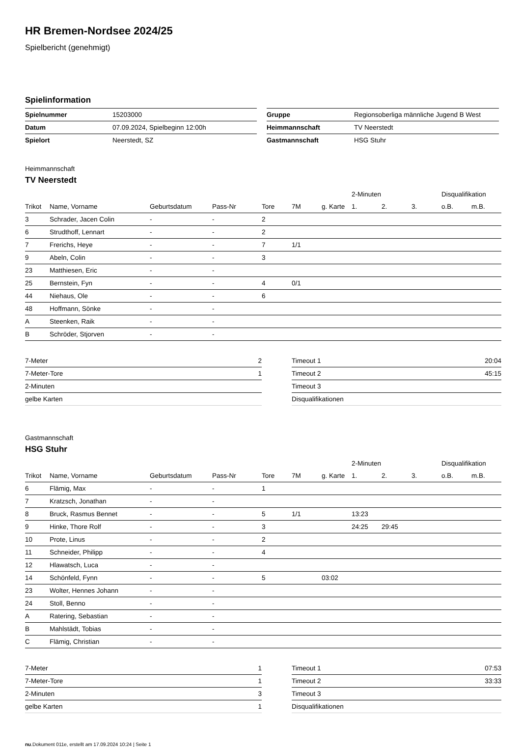HR Bremen-Nordsee 2024/25
Spielbericht (genehmigt)
Spielinformation
| Spielnummer | 15203000 |
| Datum | 07.09.2024, Spielbeginn 12:00h |
| Spielort | Neerstedt, SZ |
| Gruppe | Regionsoberliga männliche Jugend B West |
| Heimmannschaft | TV Neerstedt |
| Gastmannschaft | HSG Stuhr |
Heimmannschaft
TV Neerstedt
| | | | | | | | 2-Minuten | | | Disqualifikation | |
| --- | --- | --- | --- | --- | --- | --- | --- | --- | --- | --- | --- |
| Trikot | Name, Vorname | Geburtsdatum | Pass-Nr | Tore | 7M | g. Karte | 1. | 2. | 3. | o.B. | m.B. |
| 3 | Schrader, Jacen Colin | - | - | 2 | | | | | | | |
| 6 | Strudthoff, Lennart | - | - | 2 | | | | | | | |
| 7 | Frerichs, Heye | - | - | 7 | 1/1 | | | | | | |
| 9 | Abeln, Colin | - | - | 3 | | | | | | | |
| 23 | Matthiesen, Eric | - | - | | | | | | | | |
| 25 | Bernstein, Fyn | - | - | 4 | 0/1 | | | | | | |
| 44 | Niehaus, Ole | - | - | 6 | | | | | | | |
| 48 | Hoffmann, Sönke | - | - | | | | | | | | |
| A | Steenken, Raik | - | - | | | | | | | | |
| B | Schröder, Stjorven | - | - | | | | | | | | |
| 7-Meter | 2 |
| 7-Meter-Tore | 1 |
| 2-Minuten | |
| gelbe Karten | |
| Timeout 1 | 20:04 |
| Timeout 2 | 45:15 |
| Timeout 3 | |
| Disqualifikationen | |
Gastmannschaft
HSG Stuhr
| | | | | | | | 2-Minuten | | | Disqualifikation | |
| --- | --- | --- | --- | --- | --- | --- | --- | --- | --- | --- | --- |
| Trikot | Name, Vorname | Geburtsdatum | Pass-Nr | Tore | 7M | g. Karte | 1. | 2. | 3. | o.B. | m.B. |
| 6 | Flämig, Max | - | - | 1 | | | | | | | |
| 7 | Kratzsch, Jonathan | - | - | | | | | | | | |
| 8 | Bruck, Rasmus Bennet | - | - | 5 | 1/1 | | 13:23 | | | | |
| 9 | Hinke, Thore Rolf | - | - | 3 | | | 24:25 | 29:45 | | | |
| 10 | Prote, Linus | - | - | 2 | | | | | | | |
| 11 | Schneider, Philipp | - | - | 4 | | | | | | | |
| 12 | Hlawatsch, Luca | - | - | | | | | | | | |
| 14 | Schönfeld, Fynn | - | - | 5 | | 03:02 | | | | | |
| 23 | Wolter, Hennes Johann | - | - | | | | | | | | |
| 24 | Stoll, Benno | - | - | | | | | | | | |
| A | Ratering, Sebastian | - | - | | | | | | | | |
| B | Mahlstädt, Tobias | - | - | | | | | | | | |
| C | Flämig, Christian | - | - | | | | | | | | |
| 7-Meter | 1 |
| 7-Meter-Tore | 1 |
| 2-Minuten | 3 |
| gelbe Karten | 1 |
| Timeout 1 | 07:53 |
| Timeout 2 | 33:33 |
| Timeout 3 | |
| Disqualifikationen | |
nu.Dokument 011e, erstellt am 17.09.2024 10:24 | Seite 1